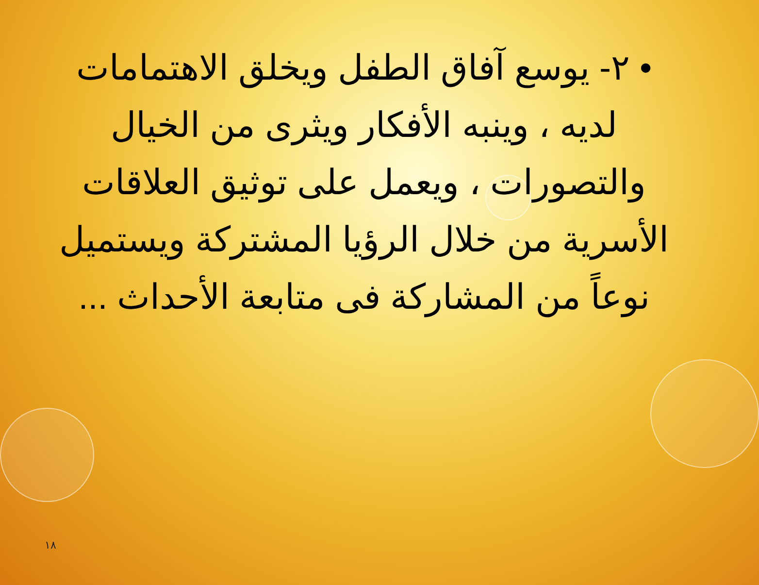• ٢- يوسع آفاق الطفل ويخلق الاهتمامات لديه ، وينبه الأفكار ويثرى من الخيال والتصورات ، ويعمل على توثيق العلاقات الأسرية من خلال الرؤيا المشتركة ويستميل نوعاً من المشاركة فى متابعة الأحداث ...
١٨